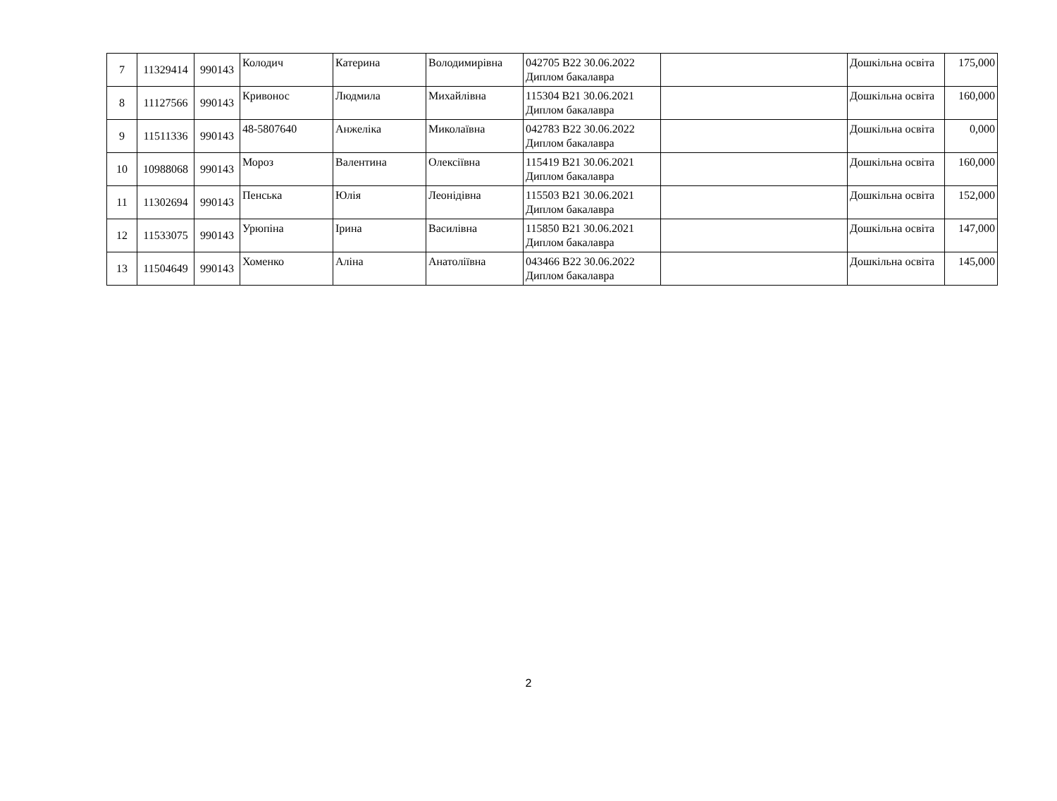| 7 | 11329414 | 990143 | Колодич | Катерина | Володимирівна | 042705 B22 30.06.2022 Диплом бакалавра | | Дошкільна освіта | 175,000 |
| 8 | 11127566 | 990143 | Кривонос | Людмила | Михайлівна | 115304 B21 30.06.2021 Диплом бакалавра | | Дошкільна освіта | 160,000 |
| 9 | 11511336 | 990143 | 48-5807640 | Анжеліка | Миколаївна | 042783 B22 30.06.2022 Диплом бакалавра | | Дошкільна освіта | 0,000 |
| 10 | 10988068 | 990143 | Мороз | Валентина | Олексіївна | 115419 B21 30.06.2021 Диплом бакалавра | | Дошкільна освіта | 160,000 |
| 11 | 11302694 | 990143 | Пенська | Юлія | Леонідівна | 115503 B21 30.06.2021 Диплом бакалавра | | Дошкільна освіта | 152,000 |
| 12 | 11533075 | 990143 | Урюпіна | Ірина | Василівна | 115850 B21 30.06.2021 Диплом бакалавра | | Дошкільна освіта | 147,000 |
| 13 | 11504649 | 990143 | Хоменко | Аліна | Анатоліївна | 043466 B22 30.06.2022 Диплом бакалавра | | Дошкільна освіта | 145,000 |
2